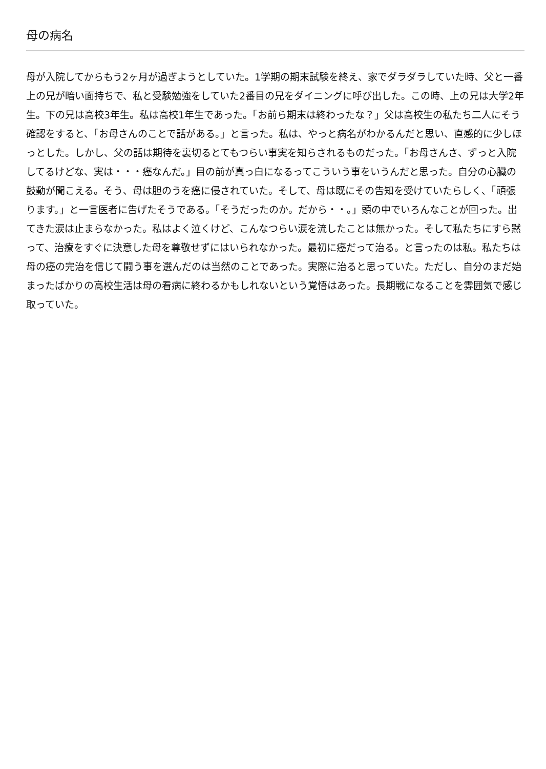母の病名
母が入院してからもう2ヶ月が過ぎようとしていた。1学期の期末試験を終え、家でダラダラしていた時、父と一番上の兄が暗い面持ちで、私と受験勉強をしていた2番目の兄をダイニングに呼び出した。この時、上の兄は大学2年生。下の兄は高校3年生。私は高校1年生であった。「お前ら期末は終わったな？」父は高校生の私たち二人にそう確認をすると、「お母さんのことで話がある。」と言った。私は、やっと病名がわかるんだと思い、直感的に少しほっとした。しかし、父の話は期待を裏切るとてもつらい事実を知らされるものだった。「お母さんさ、ずっと入院してるけどな、実は・・・癌なんだ。」目の前が真っ白になるってこういう事をいうんだと思った。自分の心臓の鼓動が聞こえる。そう、母は胆のうを癌に侵されていた。そして、母は既にその告知を受けていたらしく、「頑張ります。」と一言医者に告げたそうである。「そうだったのか。だから・・。」頭の中でいろんなことが回った。出てきた涙は止まらなかった。私はよく泣くけど、こんなつらい涙を流したことは無かった。そして私たちにすら黙って、治療をすぐに決意した母を尊敬せずにはいられなかった。最初に癌だって治る。と言ったのは私。私たちは母の癌の完治を信じて闘う事を選んだのは当然のことであった。実際に治ると思っていた。ただし、自分のまだ始まったばかりの高校生活は母の看病に終わるかもしれないという覚悟はあった。長期戦になることを雰囲気で感じ取っていた。